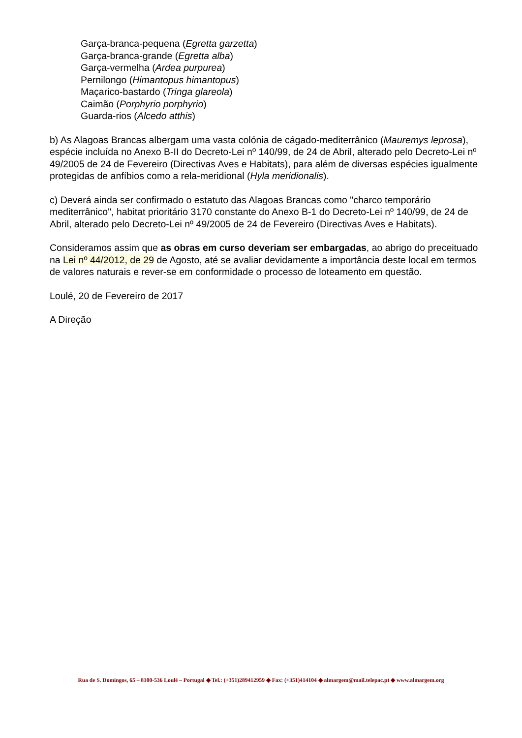Garça-branca-pequena (Egretta garzetta)
Garça-branca-grande (Egretta alba)
Garça-vermelha (Ardea purpurea)
Pernilongo (Himantopus himantopus)
Maçarico-bastardo (Tringa glareola)
Caimão (Porphyrio porphyrio)
Guarda-rios (Alcedo atthis)
b) As Alagoas Brancas albergam uma vasta colónia de cágado-mediterrânico (Mauremys leprosa), espécie incluída no Anexo B-II do Decreto-Lei nº 140/99, de 24 de Abril, alterado pelo Decreto-Lei nº 49/2005 de 24 de Fevereiro (Directivas Aves e Habitats), para além de diversas espécies igualmente protegidas de anfíbios como a rela-meridional (Hyla meridionalis).
c) Deverá ainda ser confirmado o estatuto das Alagoas Brancas como "charco temporário mediterrânico", habitat prioritário 3170 constante do Anexo B-1 do Decreto-Lei nº 140/99, de 24 de Abril, alterado pelo Decreto-Lei nº 49/2005 de 24 de Fevereiro (Directivas Aves e Habitats).
Consideramos assim que as obras em curso deveriam ser embargadas, ao abrigo do preceituado na Lei nº 44/2012, de 29 de Agosto, até se avaliar devidamente a importância deste local em termos de valores naturais e rever-se em conformidade o processo de loteamento em questão.
Loulé, 20 de Fevereiro de 2017
A Direção
Rua de S. Domingos, 65 – 8100-536 Loulé – Portugal ◆ Tel.: (+351)289412959 ◆ Fax: (+351)414104 ◆ almargem@mail.telepac.pt ◆ www.almargem.org